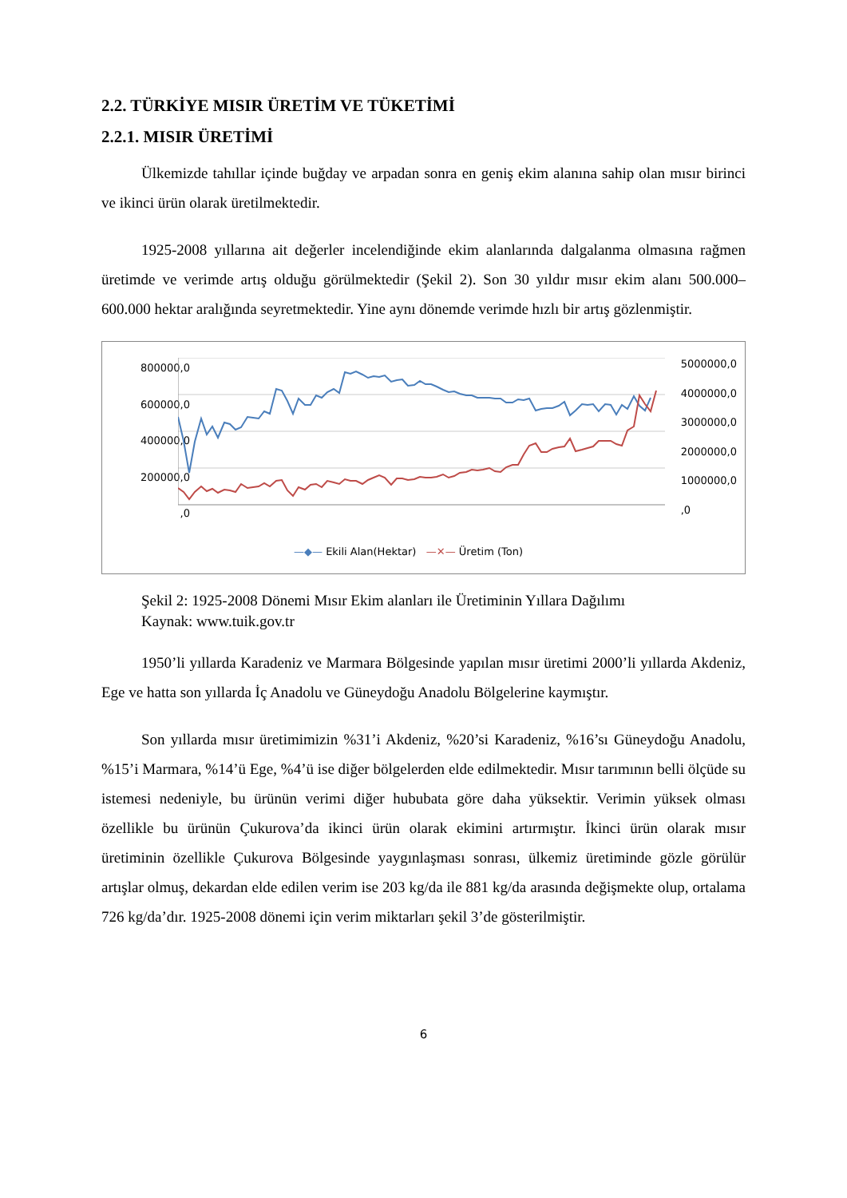2.2. TÜRKİYE MISIR ÜRETİM VE TÜKETİMİ
2.2.1. MISIR ÜRETİMİ
Ülkemizde tahıllar içinde buğday ve arpadan sonra en geniş ekim alanına sahip olan mısır birinci ve ikinci ürün olarak üretilmektedir.
1925-2008 yıllarına ait değerler incelendiğinde ekim alanlarında dalgalanma olmasına rağmen üretimde ve verimde artış olduğu görülmektedir (Şekil 2). Son 30 yıldır mısır ekim alanı 500.000–600.000 hektar aralığında seyretmektedir. Yine aynı dönemde verimde hızlı bir artış gözlenmiştir.
800000,0
600000,0
400000,0
200000,0
,0
5000000,0
4000000,0
3000000,0
2000000,0
1000000,0
,0
—◆— Ekili Alan(Hektar) —✕— Üretim (Ton)
Şekil 2: 1925-2008 Dönemi Mısır Ekim alanları ile Üretiminin Yıllara Dağılımı
Kaynak: www.tuik.gov.tr
1950’li yıllarda Karadeniz ve Marmara Bölgesinde yapılan mısır üretimi 2000’li yıllarda Akdeniz, Ege ve hatta son yıllarda İç Anadolu ve Güneydoğu Anadolu Bölgelerine kaymıştır.
Son yıllarda mısır üretimimizin %31’i Akdeniz, %20’si Karadeniz, %16’sı Güneydoğu Anadolu, %15’i Marmara, %14’ü Ege, %4’ü ise diğer bölgelerden elde edilmektedir. Mısır tarımının belli ölçüde su istemesi nedeniyle, bu ürünün verimi diğer hububata göre daha yüksektir. Verimin yüksek olması özellikle bu ürünün Çukurova’da ikinci ürün olarak ekimini artırmıştır. İkinci ürün olarak mısır üretiminin özellikle Çukurova Bölgesinde yaygınlaşması sonrası, ülkemiz üretiminde gözle görülür artışlar olmuş, dekardan elde edilen verim ise 203 kg/da ile 881 kg/da arasında değişmekte olup, ortalama 726 kg/da’dır. 1925-2008 dönemi için verim miktarları şekil 3’de gösterilmiştir.
6